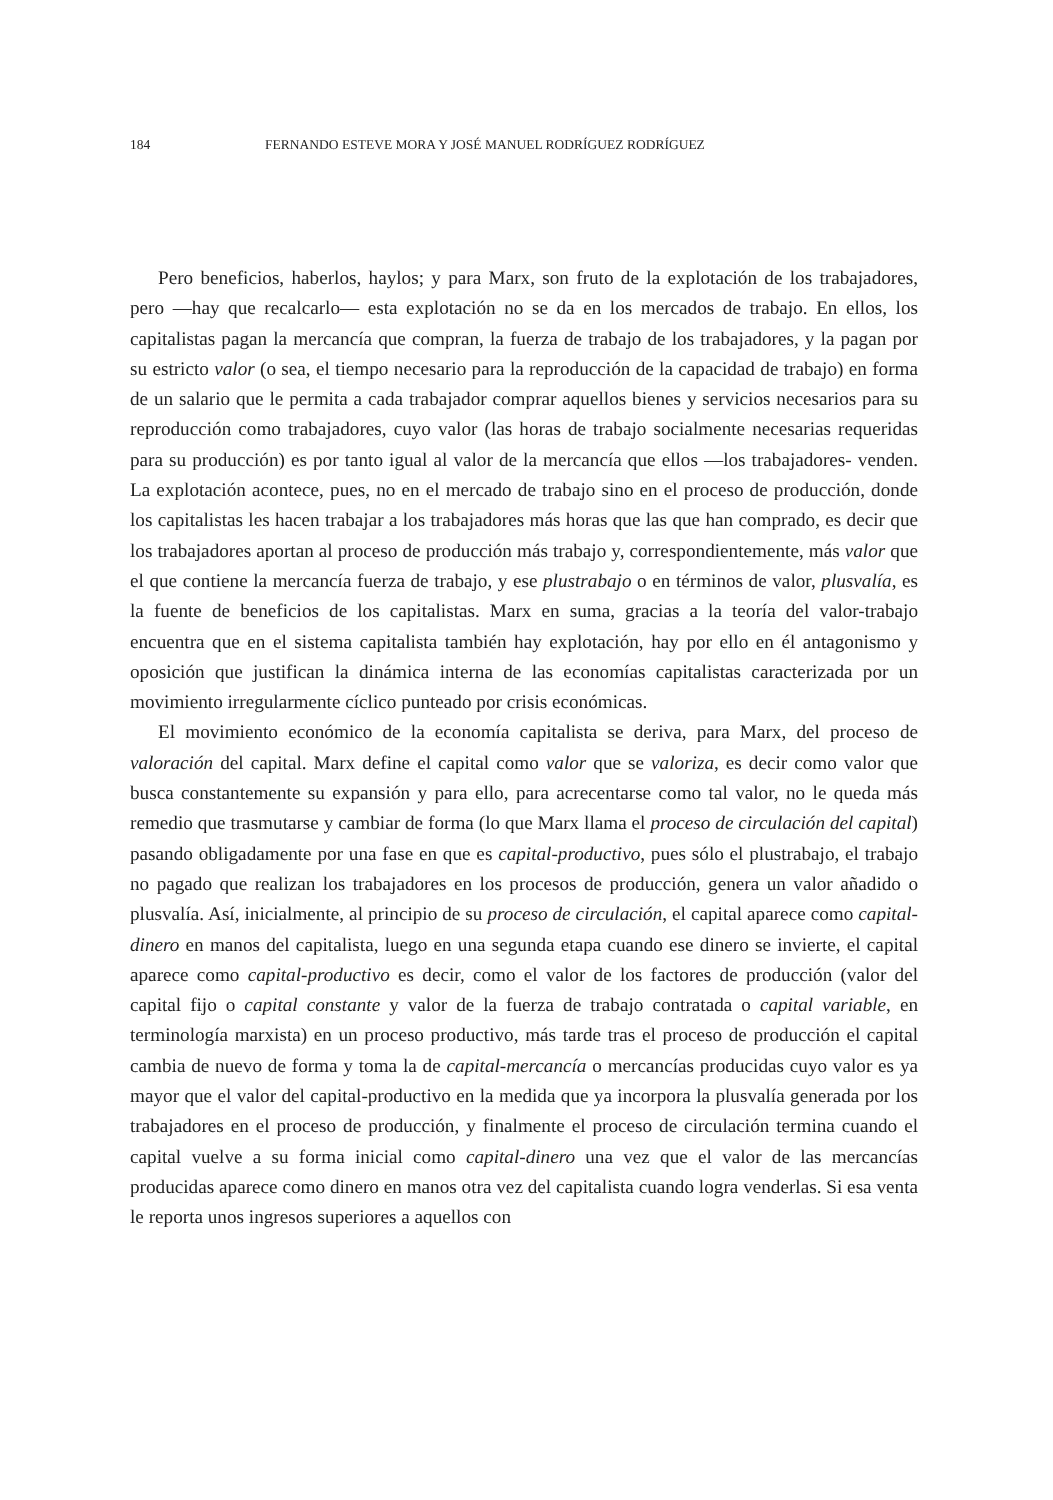184 FERNANDO ESTEVE MORA Y JOSÉ MANUEL RODRÍGUEZ RODRÍGUEZ
Pero beneficios, haberlos, haylos; y para Marx, son fruto de la explotación de los trabajadores, pero —hay que recalcarlo— esta explotación no se da en los mercados de trabajo. En ellos, los capitalistas pagan la mercancía que compran, la fuerza de trabajo de los trabajadores, y la pagan por su estricto valor (o sea, el tiempo necesario para la reproducción de la capacidad de trabajo) en forma de un salario que le permita a cada trabajador comprar aquellos bienes y servicios necesarios para su reproducción como trabajadores, cuyo valor (las horas de trabajo socialmente necesarias requeridas para su producción) es por tanto igual al valor de la mercancía que ellos —los trabajadores- venden. La explotación acontece, pues, no en el mercado de trabajo sino en el proceso de producción, donde los capitalistas les hacen trabajar a los trabajadores más horas que las que han comprado, es decir que los trabajadores aportan al proceso de producción más trabajo y, correspondientemente, más valor que el que contiene la mercancía fuerza de trabajo, y ese plustrabajo o en términos de valor, plusvalía, es la fuente de beneficios de los capitalistas. Marx en suma, gracias a la teoría del valor-trabajo encuentra que en el sistema capitalista también hay explotación, hay por ello en él antagonismo y oposición que justifican la dinámica interna de las economías capitalistas caracterizada por un movimiento irregularmente cíclico punteado por crisis económicas.
El movimiento económico de la economía capitalista se deriva, para Marx, del proceso de valoración del capital. Marx define el capital como valor que se valoriza, es decir como valor que busca constantemente su expansión y para ello, para acrecentarse como tal valor, no le queda más remedio que trasmutarse y cambiar de forma (lo que Marx llama el proceso de circulación del capital) pasando obligadamente por una fase en que es capital-productivo, pues sólo el plustrabajo, el trabajo no pagado que realizan los trabajadores en los procesos de producción, genera un valor añadido o plusvalía. Así, inicialmente, al principio de su proceso de circulación, el capital aparece como capital-dinero en manos del capitalista, luego en una segunda etapa cuando ese dinero se invierte, el capital aparece como capital-productivo es decir, como el valor de los factores de producción (valor del capital fijo o capital constante y valor de la fuerza de trabajo contratada o capital variable, en terminología marxista) en un proceso productivo, más tarde tras el proceso de producción el capital cambia de nuevo de forma y toma la de capital-mercancía o mercancías producidas cuyo valor es ya mayor que el valor del capital-productivo en la medida que ya incorpora la plusvalía generada por los trabajadores en el proceso de producción, y finalmente el proceso de circulación termina cuando el capital vuelve a su forma inicial como capital-dinero una vez que el valor de las mercancías producidas aparece como dinero en manos otra vez del capitalista cuando logra venderlas. Si esa venta le reporta unos ingresos superiores a aquellos con